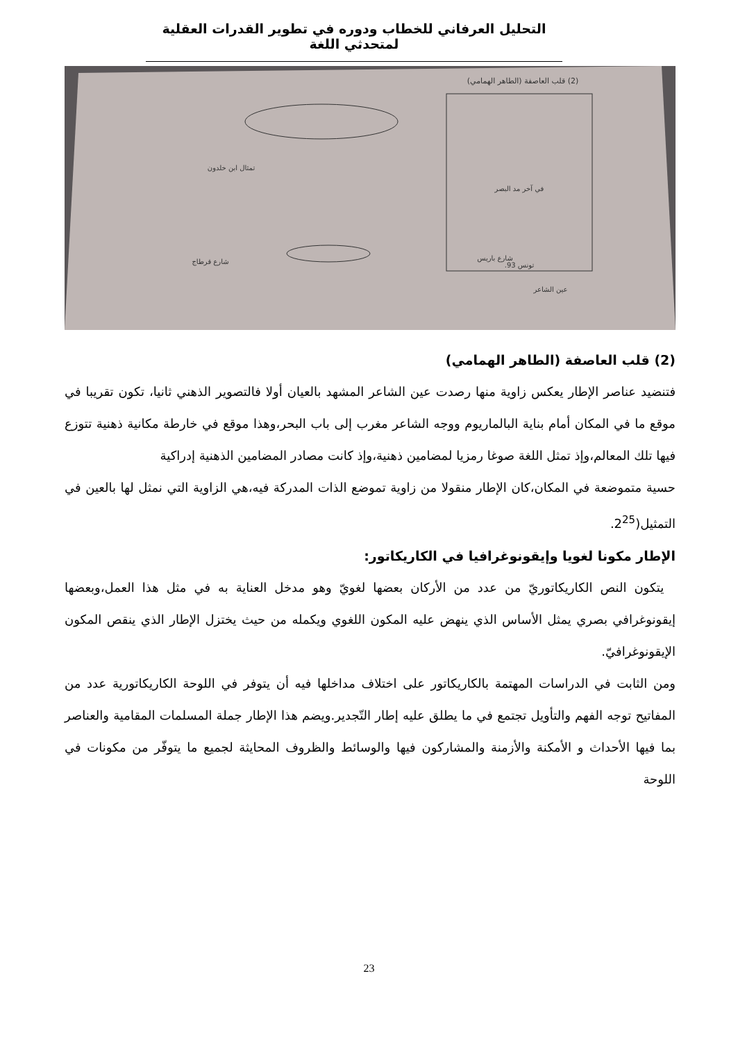التحليل العرفاني للخطاب ودوره في تطوير القدرات العقلية لمتحدثي اللغة
(2) قلب العاصفة (الطاهر الهمامي)
في آخر مد البصر
تونس 93.
شارع قرطاج
شارع باريس
عين الشاعر
تمثال ابن خلدون
(2) قلب العاصفة (الطاهر الهمامي)
فتنضيد عناصر الإطار يعكس زاوية منها رصدت عين الشاعر المشهد بالعيان أولا فالتصوير الذهني ثانيا، تكون تقريبا في موقع ما في المكان أمام بناية البالماريوم ووجه الشاعر مغرب إلى باب البحر،وهذا موقع في خارطة مكانية ذهنية تتوزع فيها تلك المعالم،وإذ تمثل اللغة صوغا رمزيا لمضامين ذهنية،وإذ كانت مصادر المضامين الذهنية إدراكية
حسية متموضعة في المكان،كان الإطار منقولا من زاوية تموضع الذات المدركة فيه،هي الزاوية التي نمثل لها بالعين في التمثيل(2<sup>25</sup>.
الإطار مكونا لغويا وإيقونوغرافيا في الكاريكاتور:
يتكون النص الكاريكاتوريّ من عدد من الأركان بعضها لغويّ وهو مدخل العناية به في مثل هذا العمل،وبعضها إيقونوغرافي بصري يمثل الأساس الذي ينهض عليه المكون اللغوي ويكمله من حيث يختزل الإطار الذي ينقص المكون الإيقونوغرافيّ.
ومن الثابت في الدراسات المهتمة بالكاريكاتور على اختلاف مداخلها فيه أن يتوفر في اللوحة الكاريكاتورية عدد من المفاتيح توجه الفهم والتأويل تجتمع في ما يطلق عليه إطار التّجدير.ويضم هذا الإطار جملة المسلمات المقامية والعناصر بما فيها الأحداث و الأمكنة والأزمنة والمشاركون فيها والوسائط والظروف المحايثة لجميع ما يتوفّر من مكونات في اللوحة
23